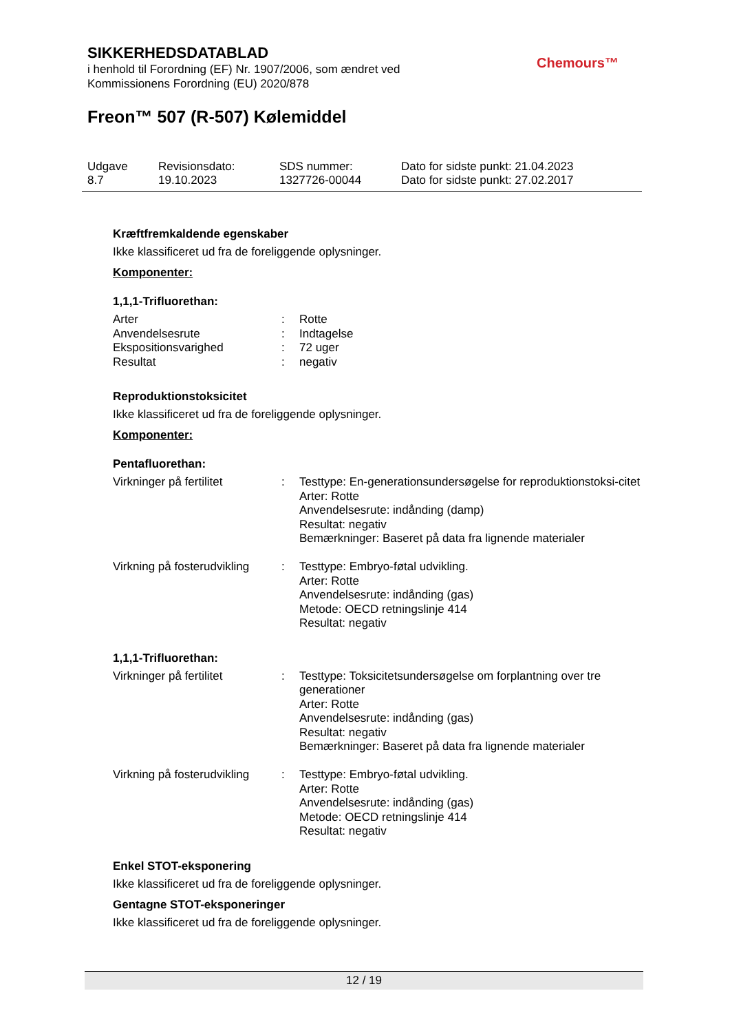SIKKERHEDSDATABLAD
i henhold til Forordning (EF) Nr. 1907/2006, som ændret ved
Kommissionens Forordning (EU) 2020/878
Chemours™
Freon™ 507 (R-507) Kølemiddel
| Udgave 8.7 | Revisionsdato: 19.10.2023 | SDS nummer: 1327726-00044 | Dato for sidste punkt: 21.04.2023 Dato for sidste punkt: 27.02.2017 |
Kræftfremkaldende egenskaber
Ikke klassificeret ud fra de foreliggende oplysninger.
Komponenter:
1,1,1-Trifluorethan:
| Arter | : | Rotte |
| Anvendelsesrute | : | Indtagelse |
| Ekspositionsvarighed | : | 72 uger |
| Resultat | : | negativ |
Reproduktionstoksicitet
Ikke klassificeret ud fra de foreliggende oplysninger.
Komponenter:
Pentafluorethan:
| Virkninger på fertilitet | : | Testtype: En-generationsundersøgelse for reproduktionstoksi-citet Arter: Rotte Anvendelsesrute: indånding (damp) Resultat: negativ Bemærkninger: Baseret på data fra lignende materialer |
| Virkning på fosterudvikling | : | Testtype: Embryo-føtal udvikling. Arter: Rotte Anvendelsesrute: indånding (gas) Metode: OECD retningslinje 414 Resultat: negativ |
1,1,1-Trifluorethan:
| Virkninger på fertilitet | : | Testtype: Toksicitetsundersøgelse om forplantning over tre generationer Arter: Rotte Anvendelsesrute: indånding (gas) Resultat: negativ Bemærkninger: Baseret på data fra lignende materialer |
| Virkning på fosterudvikling | : | Testtype: Embryo-føtal udvikling. Arter: Rotte Anvendelsesrute: indånding (gas) Metode: OECD retningslinje 414 Resultat: negativ |
Enkel STOT-eksponering
Ikke klassificeret ud fra de foreliggende oplysninger.
Gentagne STOT-eksponeringer
Ikke klassificeret ud fra de foreliggende oplysninger.
12 / 19